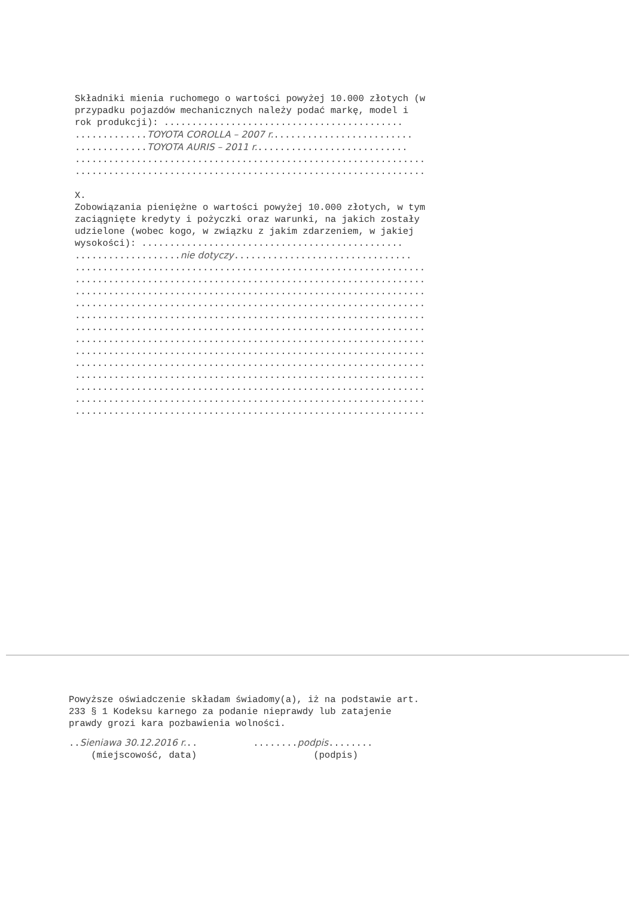Składniki mienia ruchomego o wartości powyżej 10.000 złotych (w
przypadku pojazdów mechanicznych należy podać markę, model i
rok produkcji): ...........................................
.............TOYOTA COROLLA – 2007 r..........................
.............TOYOTA AURIS – 2011 r............................
...............................................................
...............................................................
X.
Zobowiązania pieniężne o wartości powyżej 10.000 złotych, w tym
zaciągnięte kredyty i pożyczki oraz warunki, na jakich zostały
udzielone (wobec kogo, w związku z jakim zdarzeniem, w jakiej
wysokości): ...............................................
...................nie dotyczy................................
...............................................................
...............................................................
...............................................................
...............................................................
...............................................................
...............................................................
...............................................................
...............................................................
...............................................................
...............................................................
...............................................................
...............................................................
...............................................................
Powyższe oświadczenie składam świadomy(a), iż na podstawie art.
233 § 1 Kodeksu karnego za podanie nieprawdy lub zatajenie
prawdy grozi kara pozbawienia wolności.
..Sieniawa 30.12.2016 r... ........podpis........
(miejscowość, data) (podpis)